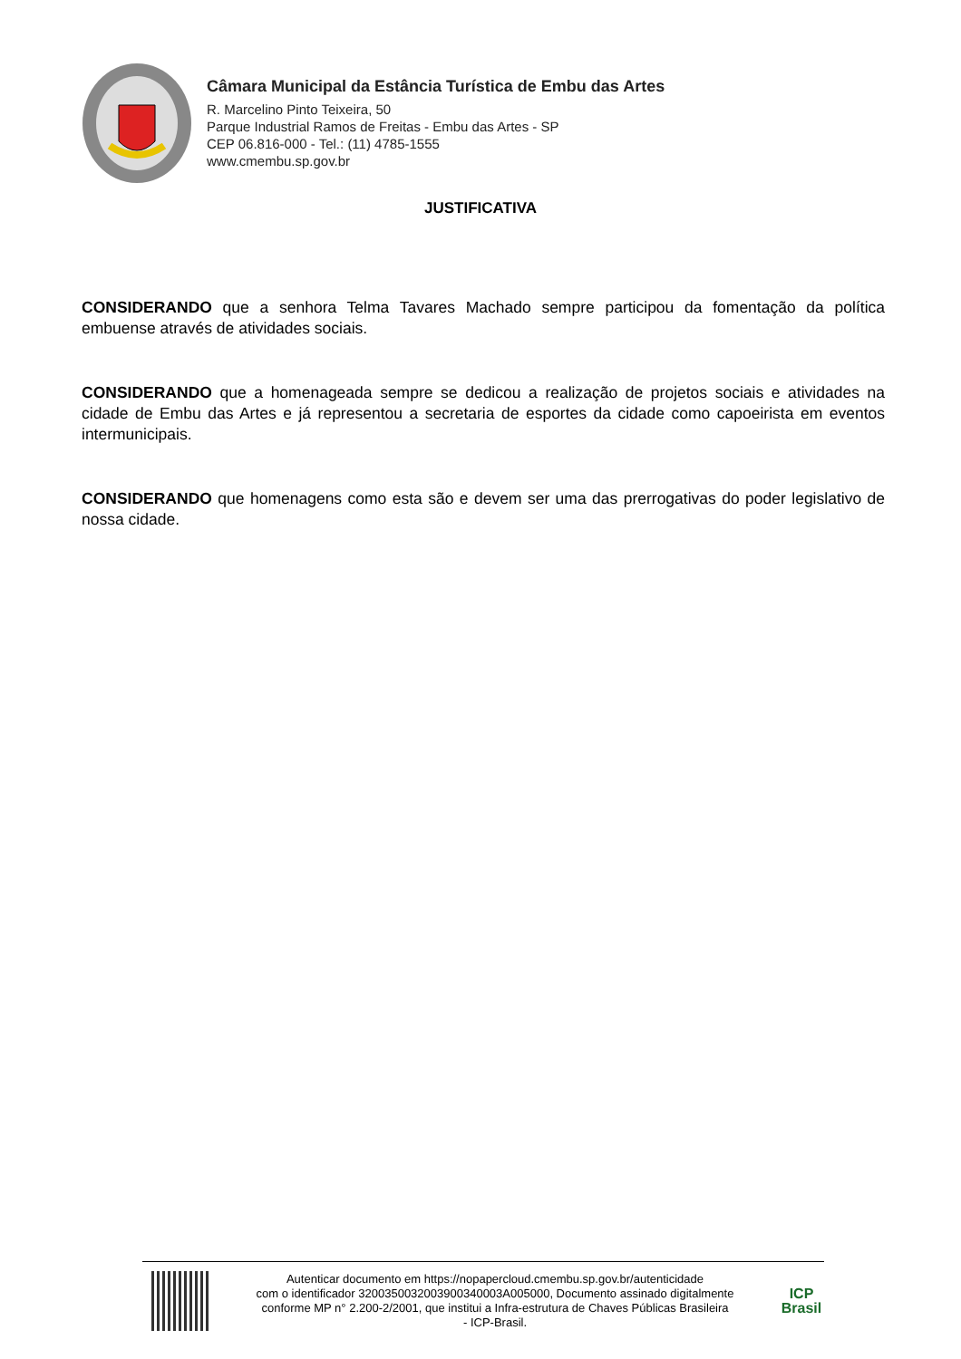Câmara Municipal da Estância Turística de Embu das Artes
R. Marcelino Pinto Teixeira, 50
Parque Industrial Ramos de Freitas - Embu das Artes - SP
CEP 06.816-000 - Tel.: (11) 4785-1555
www.cmembu.sp.gov.br
JUSTIFICATIVA
CONSIDERANDO que a senhora Telma Tavares Machado sempre participou da fomentação da política embuense através de atividades sociais.
CONSIDERANDO que a homenageada sempre se dedicou a realização de projetos sociais e atividades na cidade de Embu das Artes e já representou a secretaria de esportes da cidade como capoeirista em eventos intermunicipais.
CONSIDERANDO que homenagens como esta são e devem ser uma das prerrogativas do poder legislativo de nossa cidade.
Autenticar documento em https://nopapercloud.cmembu.sp.gov.br/autenticidade
com o identificador 3200350032003900340003A005000, Documento assinado digitalmente
conforme MP n° 2.200-2/2001, que institui a Infra-estrutura de Chaves Públicas Brasileira
- ICP-Brasil.
ICP
Brasil